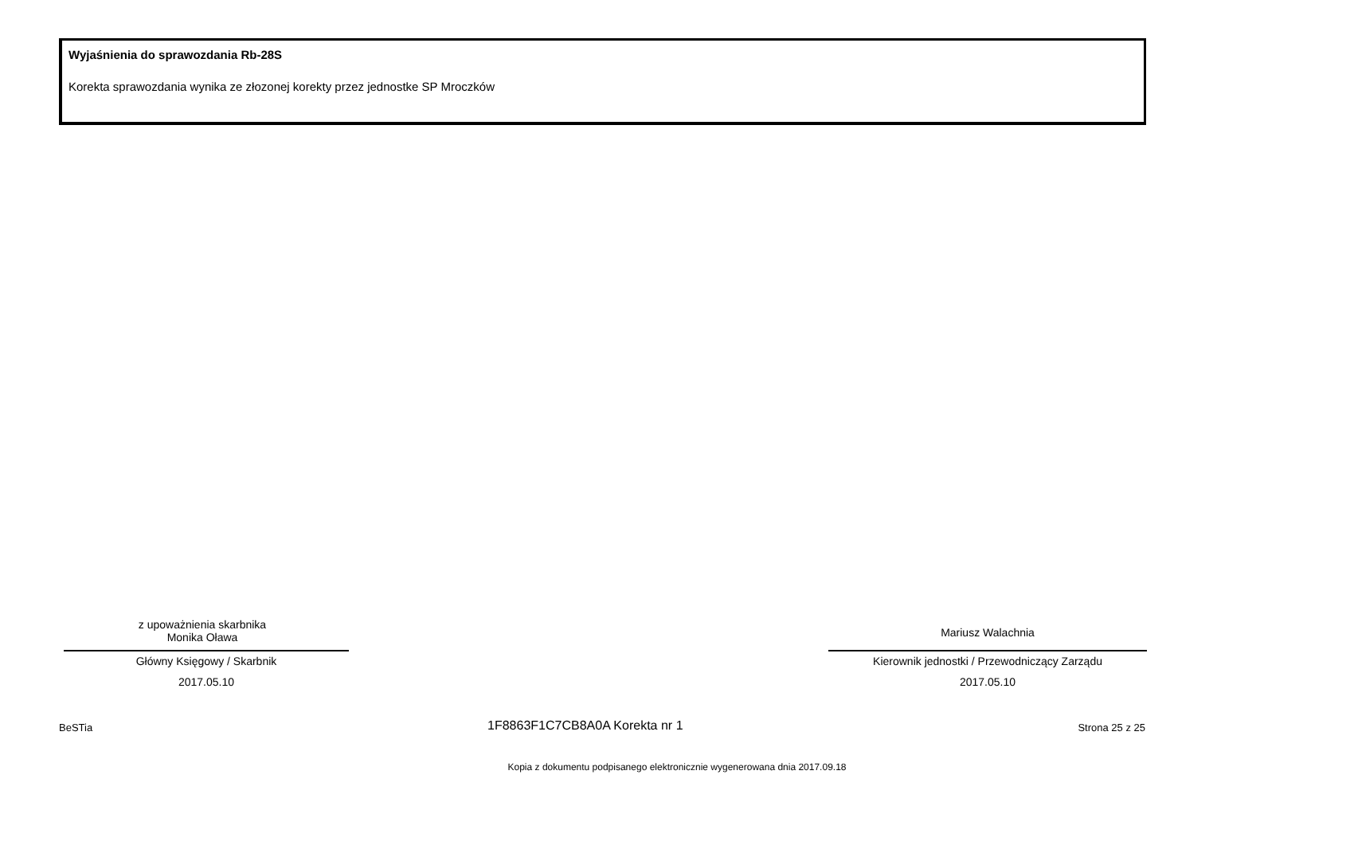Wyjaśnienia do sprawozdania Rb-28S
Korekta sprawozdania wynika ze złozonej korekty przez jednostke SP Mroczków
z upoważnienia skarbnika
Monika Oława
Główny Księgowy / Skarbnik
2017.05.10
Mariusz Walachnia
Kierownik jednostki / Przewodniczący Zarządu
2017.05.10
BeSTia 1F8863F1C7CB8A0A Korekta nr 1 Strona 25 z 25
Kopia z dokumentu podpisanego elektronicznie wygenerowana dnia 2017.09.18